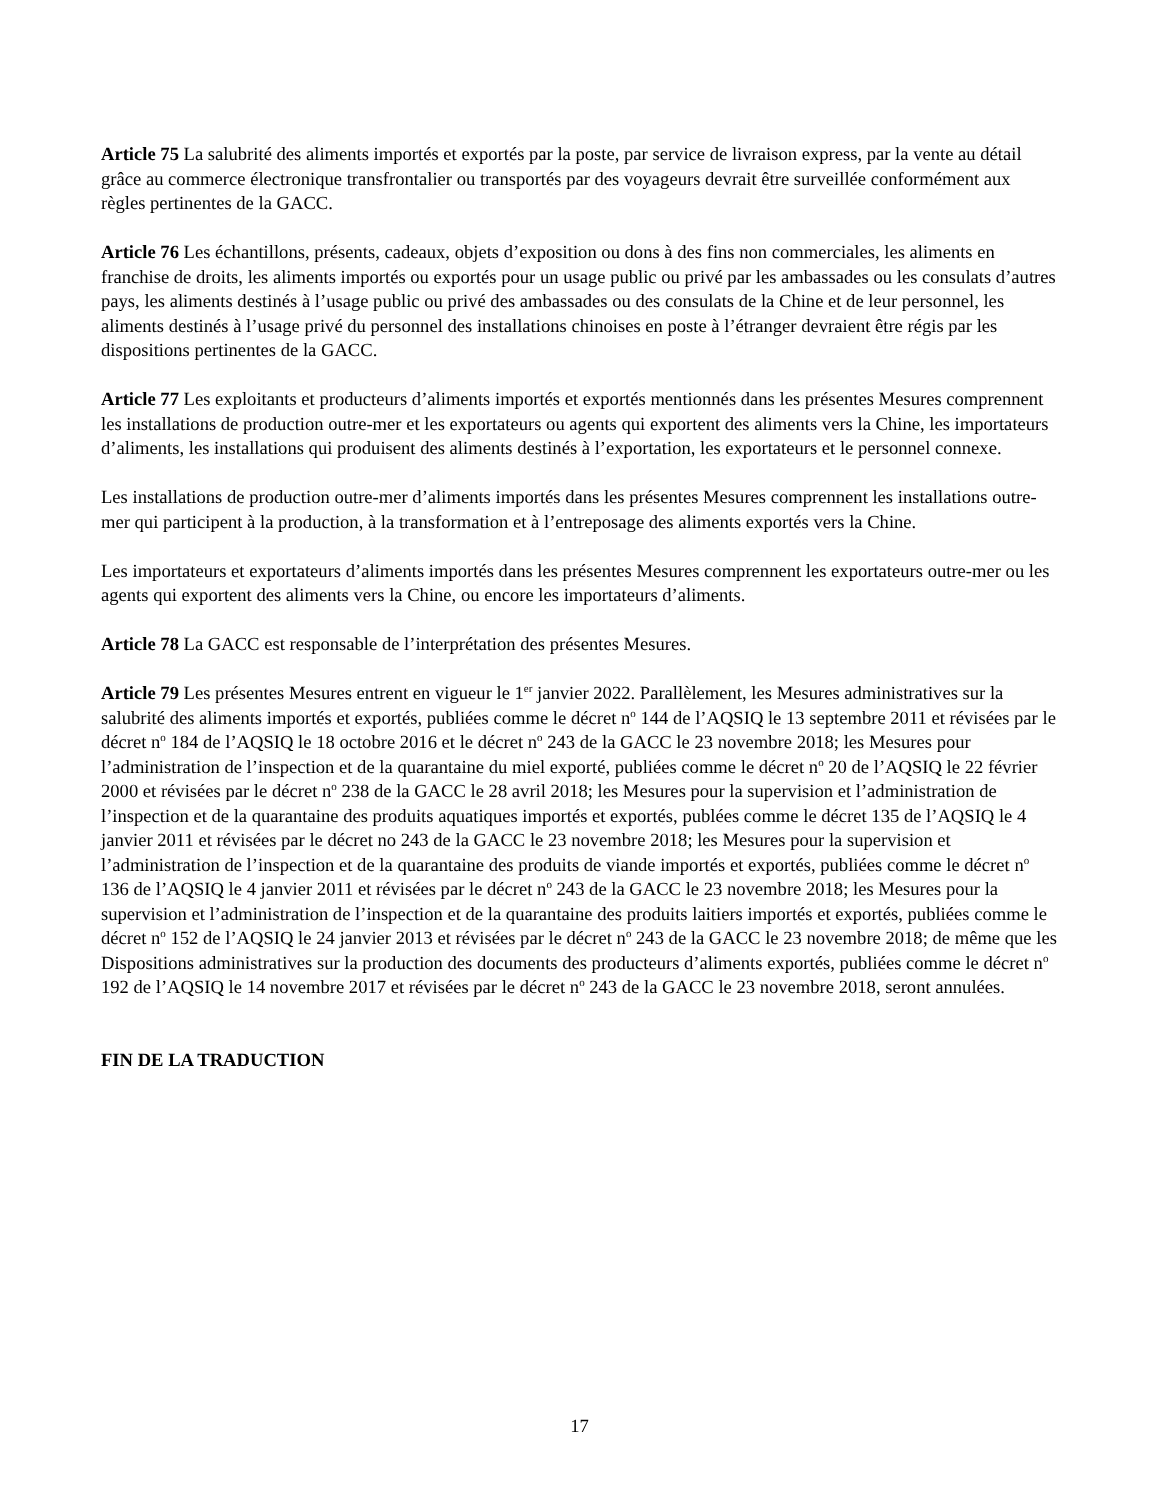Article 75 La salubrité des aliments importés et exportés par la poste, par service de livraison express, par la vente au détail grâce au commerce électronique transfrontalier ou transportés par des voyageurs devrait être surveillée conformément aux règles pertinentes de la GACC.
Article 76 Les échantillons, présents, cadeaux, objets d’exposition ou dons à des fins non commerciales, les aliments en franchise de droits, les aliments importés ou exportés pour un usage public ou privé par les ambassades ou les consulats d’autres pays, les aliments destinés à l’usage public ou privé des ambassades ou des consulats de la Chine et de leur personnel, les aliments destinés à l’usage privé du personnel des installations chinoises en poste à l’étranger devraient être régis par les dispositions pertinentes de la GACC.
Article 77 Les exploitants et producteurs d’aliments importés et exportés mentionnés dans les présentes Mesures comprennent les installations de production outre-mer et les exportateurs ou agents qui exportent des aliments vers la Chine, les importateurs d’aliments, les installations qui produisent des aliments destinés à l’exportation, les exportateurs et le personnel connexe.
Les installations de production outre-mer d’aliments importés dans les présentes Mesures comprennent les installations outre-mer qui participent à la production, à la transformation et à l’entreposage des aliments exportés vers la Chine.
Les importateurs et exportateurs d’aliments importés dans les présentes Mesures comprennent les exportateurs outre-mer ou les agents qui exportent des aliments vers la Chine, ou encore les importateurs d’aliments.
Article 78 La GACC est responsable de l’interprétation des présentes Mesures.
Article 79 Les présentes Mesures entrent en vigueur le 1<sup>er</sup> janvier 2022. Parallèlement, les Mesures administratives sur la salubrité des aliments importés et exportés, publiées comme le décret n<sup>o</sup> 144 de l’AQSIQ le 13 septembre 2011 et révisées par le décret n<sup>o</sup> 184 de l’AQSIQ le 18 octobre 2016 et le décret n<sup>o</sup> 243 de la GACC le 23 novembre 2018; les Mesures pour l’administration de l’inspection et de la quarantaine du miel exporté, publiées comme le décret n<sup>o</sup> 20 de l’AQSIQ le 22 février 2000 et révisées par le décret n<sup>o</sup> 238 de la GACC le 28 avril 2018; les Mesures pour la supervision et l’administration de l’inspection et de la quarantaine des produits aquatiques importés et exportés, publées comme le décret 135 de l’AQSIQ le 4 janvier 2011 et révisées par le décret no 243 de la GACC le 23 novembre 2018; les Mesures pour la supervision et l’administration de l’inspection et de la quarantaine des produits de viande importés et exportés, publiées comme le décret n<sup>o</sup> 136 de l’AQSIQ le 4 janvier 2011 et révisées par le décret n<sup>o</sup> 243 de la GACC le 23 novembre 2018; les Mesures pour la supervision et l’administration de l’inspection et de la quarantaine des produits laitiers importés et exportés, publiées comme le décret n<sup>o</sup> 152 de l’AQSIQ le 24 janvier 2013 et révisées par le décret n<sup>o</sup> 243 de la GACC le 23 novembre 2018; de même que les Dispositions administratives sur la production des documents des producteurs d’aliments exportés, publiées comme le décret n<sup>o</sup> 192 de l’AQSIQ le 14 novembre 2017 et révisées par le décret n<sup>o</sup> 243 de la GACC le 23 novembre 2018, seront annulées.
FIN DE LA TRADUCTION
17